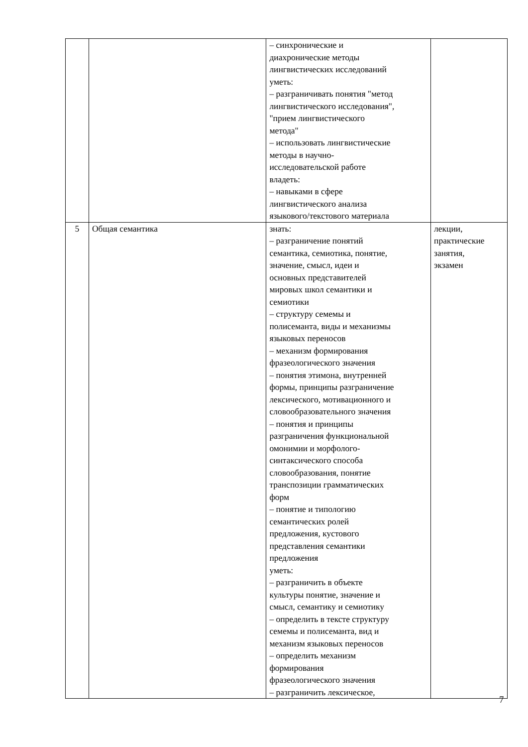| | | – синхронические и диахронические методы лингвистических исследований уметь: – разграничивать понятия "метод лингвистического исследования", "прием лингвистического метода" – использовать лингвистические методы в научно- исследовательской работе владеть: – навыками в сфере лингвистического анализа языкового/текстового материала | |
| 5 | Общая семантика | знать: – разграничение понятий семантика, семиотика, понятие, значение, смысл, идеи и основных представителей мировых школ семантики и семиотики – структуру семемы и полисеманта, виды и механизмы языковых переносов – механизм формирования фразеологического значения – понятия этимона, внутренней формы, принципы разграничение лексического, мотивационного и словообразовательного значения – понятия и принципы разграничения функциональной омонимии и морфолого- синтаксического способа словообразования, понятие транспозиции грамматических форм – понятие и типологию семантических ролей предложения, кустового представления семантики предложения уметь: – разграничить в объекте культуры понятие, значение и смысл, семантику и семиотику – определить в тексте структуру семемы и полисеманта, вид и механизм языковых переносов – определить механизм формирования фразеологического значения – разграничить лексическое, | лекции, практические занятия, экзамен |
7